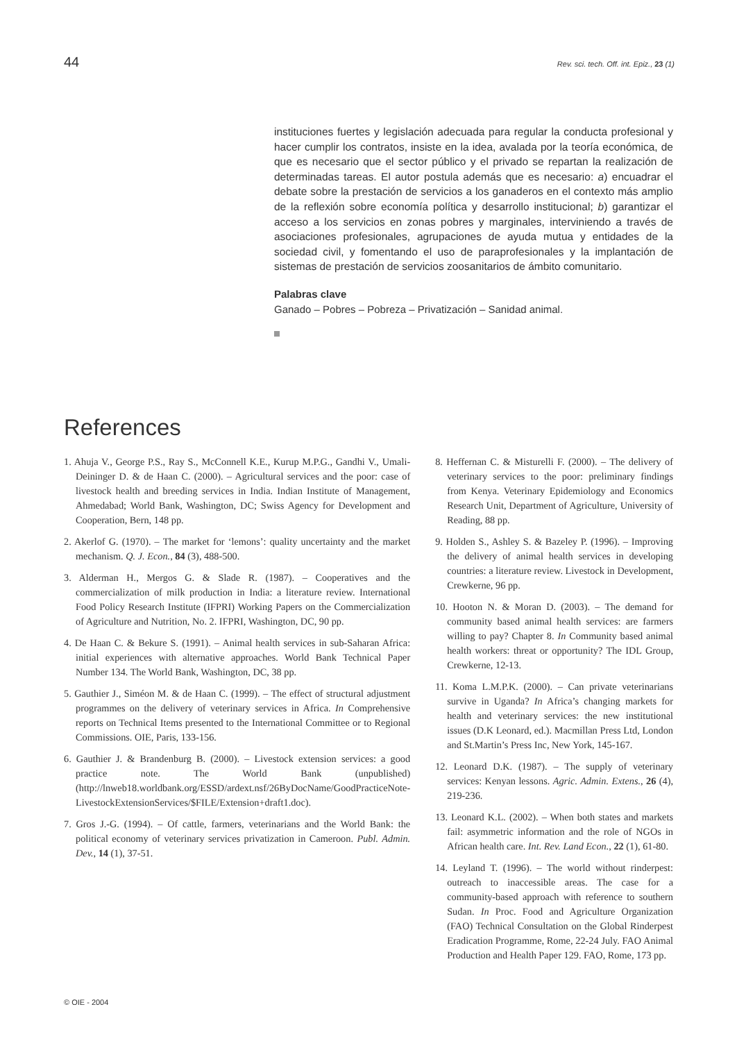44 Rev. sci. tech. Off. int. Epiz., 23 (1)
instituciones fuertes y legislación adecuada para regular la conducta profesional y hacer cumplir los contratos, insiste en la idea, avalada por la teoría económica, de que es necesario que el sector público y el privado se repartan la realización de determinadas tareas. El autor postula además que es necesario: a) encuadrar el debate sobre la prestación de servicios a los ganaderos en el contexto más amplio de la reflexión sobre economía política y desarrollo institucional; b) garantizar el acceso a los servicios en zonas pobres y marginales, interviniendo a través de asociaciones profesionales, agrupaciones de ayuda mutua y entidades de la sociedad civil, y fomentando el uso de paraprofesionales y la implantación de sistemas de prestación de servicios zoosanitarios de ámbito comunitario.
Palabras clave
Ganado – Pobres – Pobreza – Privatización – Sanidad animal.
References
1. Ahuja V., George P.S., Ray S., McConnell K.E., Kurup M.P.G., Gandhi V., Umali-Deininger D. & de Haan C. (2000). – Agricultural services and the poor: case of livestock health and breeding services in India. Indian Institute of Management, Ahmedabad; World Bank, Washington, DC; Swiss Agency for Development and Cooperation, Bern, 148 pp.
2. Akerlof G. (1970). – The market for ‘lemons’: quality uncertainty and the market mechanism. Q. J. Econ., 84 (3), 488-500.
3. Alderman H., Mergos G. & Slade R. (1987). – Cooperatives and the commercialization of milk production in India: a literature review. International Food Policy Research Institute (IFPRI) Working Papers on the Commercialization of Agriculture and Nutrition, No. 2. IFPRI, Washington, DC, 90 pp.
4. De Haan C. & Bekure S. (1991). – Animal health services in sub-Saharan Africa: initial experiences with alternative approaches. World Bank Technical Paper Number 134. The World Bank, Washington, DC, 38 pp.
5. Gauthier J., Siméon M. & de Haan C. (1999). – The effect of structural adjustment programmes on the delivery of veterinary services in Africa. In Comprehensive reports on Technical Items presented to the International Committee or to Regional Commissions. OIE, Paris, 133-156.
6. Gauthier J. & Brandenburg B. (2000). – Livestock extension services: a good practice note. The World Bank (unpublished) (http://lnweb18.worldbank.org/ESSD/ardext.nsf/26ByDocName/GoodPracticeNote-LivestockExtensionServices/$FILE/Extension+draft1.doc).
7. Gros J.-G. (1994). – Of cattle, farmers, veterinarians and the World Bank: the political economy of veterinary services privatization in Cameroon. Publ. Admin. Dev., 14 (1), 37-51.
8. Heffernan C. & Misturelli F. (2000). – The delivery of veterinary services to the poor: preliminary findings from Kenya. Veterinary Epidemiology and Economics Research Unit, Department of Agriculture, University of Reading, 88 pp.
9. Holden S., Ashley S. & Bazeley P. (1996). – Improving the delivery of animal health services in developing countries: a literature review. Livestock in Development, Crewkerne, 96 pp.
10. Hooton N. & Moran D. (2003). – The demand for community based animal health services: are farmers willing to pay? Chapter 8. In Community based animal health workers: threat or opportunity? The IDL Group, Crewkerne, 12-13.
11. Koma L.M.P.K. (2000). – Can private veterinarians survive in Uganda? In Africa’s changing markets for health and veterinary services: the new institutional issues (D.K Leonard, ed.). Macmillan Press Ltd, London and St.Martin’s Press Inc, New York, 145-167.
12. Leonard D.K. (1987). – The supply of veterinary services: Kenyan lessons. Agric. Admin. Extens., 26 (4), 219-236.
13. Leonard K.L. (2002). – When both states and markets fail: asymmetric information and the role of NGOs in African health care. Int. Rev. Land Econ., 22 (1), 61-80.
14. Leyland T. (1996). – The world without rinderpest: outreach to inaccessible areas. The case for a community-based approach with reference to southern Sudan. In Proc. Food and Agriculture Organization (FAO) Technical Consultation on the Global Rinderpest Eradication Programme, Rome, 22-24 July. FAO Animal Production and Health Paper 129. FAO, Rome, 173 pp.
© OIE - 2004